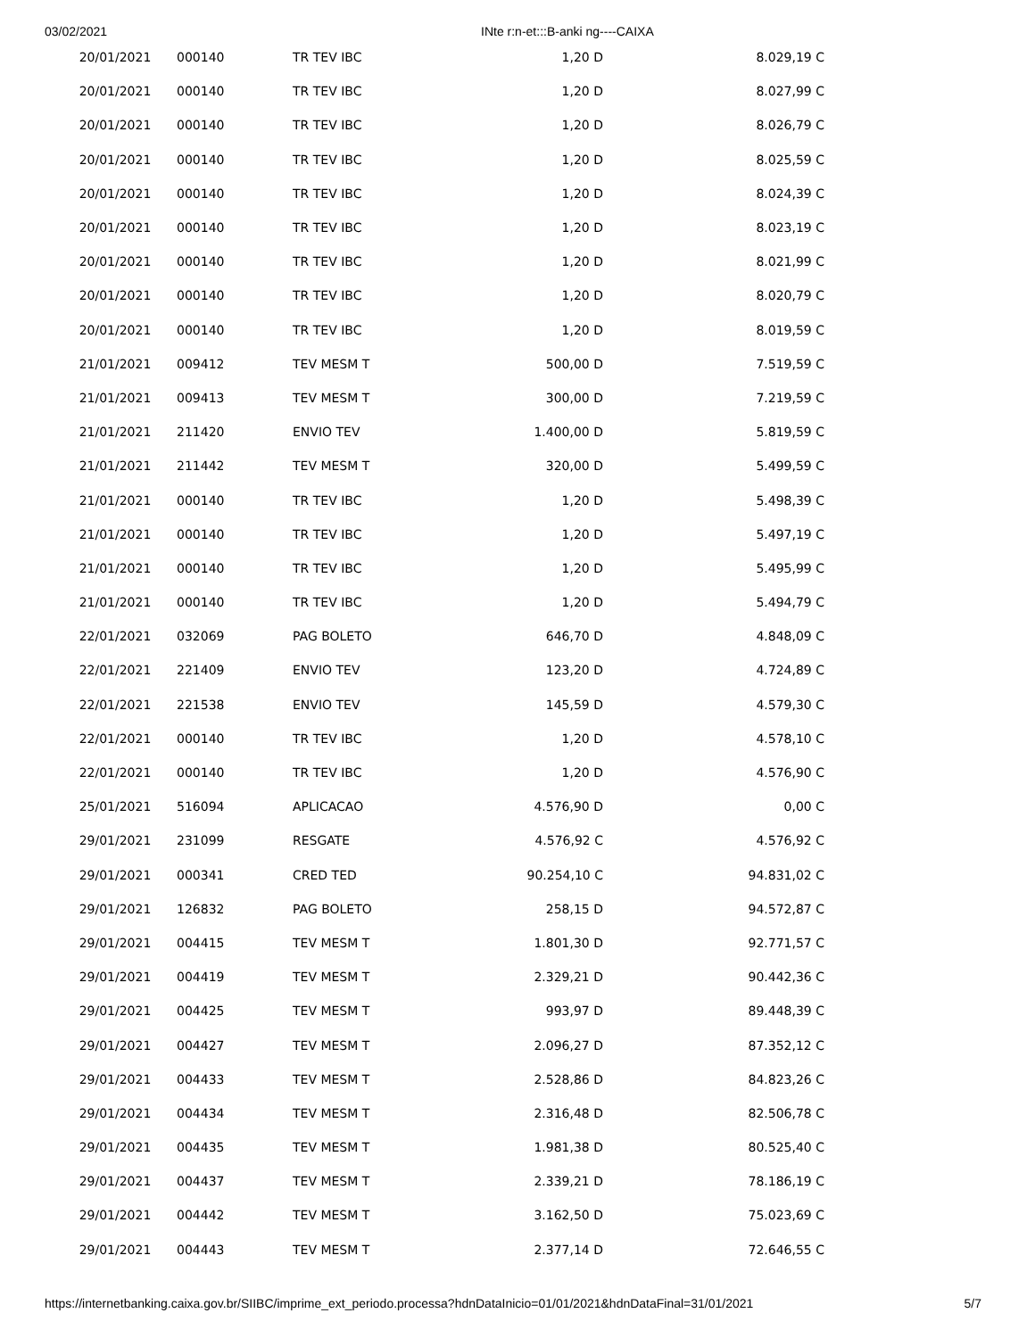03/02/2021 INte r:n-et:::B-anki ng----CAIXA
| 20/01/2021 | 000140 | TR TEV IBC | 1,20 D | 8.029,19 C |
| 20/01/2021 | 000140 | TR TEV IBC | 1,20 D | 8.027,99 C |
| 20/01/2021 | 000140 | TR TEV IBC | 1,20 D | 8.026,79 C |
| 20/01/2021 | 000140 | TR TEV IBC | 1,20 D | 8.025,59 C |
| 20/01/2021 | 000140 | TR TEV IBC | 1,20 D | 8.024,39 C |
| 20/01/2021 | 000140 | TR TEV IBC | 1,20 D | 8.023,19 C |
| 20/01/2021 | 000140 | TR TEV IBC | 1,20 D | 8.021,99 C |
| 20/01/2021 | 000140 | TR TEV IBC | 1,20 D | 8.020,79 C |
| 20/01/2021 | 000140 | TR TEV IBC | 1,20 D | 8.019,59 C |
| 21/01/2021 | 009412 | TEV MESM T | 500,00 D | 7.519,59 C |
| 21/01/2021 | 009413 | TEV MESM T | 300,00 D | 7.219,59 C |
| 21/01/2021 | 211420 | ENVIO TEV | 1.400,00 D | 5.819,59 C |
| 21/01/2021 | 211442 | TEV MESM T | 320,00 D | 5.499,59 C |
| 21/01/2021 | 000140 | TR TEV IBC | 1,20 D | 5.498,39 C |
| 21/01/2021 | 000140 | TR TEV IBC | 1,20 D | 5.497,19 C |
| 21/01/2021 | 000140 | TR TEV IBC | 1,20 D | 5.495,99 C |
| 21/01/2021 | 000140 | TR TEV IBC | 1,20 D | 5.494,79 C |
| 22/01/2021 | 032069 | PAG BOLETO | 646,70 D | 4.848,09 C |
| 22/01/2021 | 221409 | ENVIO TEV | 123,20 D | 4.724,89 C |
| 22/01/2021 | 221538 | ENVIO TEV | 145,59 D | 4.579,30 C |
| 22/01/2021 | 000140 | TR TEV IBC | 1,20 D | 4.578,10 C |
| 22/01/2021 | 000140 | TR TEV IBC | 1,20 D | 4.576,90 C |
| 25/01/2021 | 516094 | APLICACAO | 4.576,90 D | 0,00 C |
| 29/01/2021 | 231099 | RESGATE | 4.576,92 C | 4.576,92 C |
| 29/01/2021 | 000341 | CRED TED | 90.254,10 C | 94.831,02 C |
| 29/01/2021 | 126832 | PAG BOLETO | 258,15 D | 94.572,87 C |
| 29/01/2021 | 004415 | TEV MESM T | 1.801,30 D | 92.771,57 C |
| 29/01/2021 | 004419 | TEV MESM T | 2.329,21 D | 90.442,36 C |
| 29/01/2021 | 004425 | TEV MESM T | 993,97 D | 89.448,39 C |
| 29/01/2021 | 004427 | TEV MESM T | 2.096,27 D | 87.352,12 C |
| 29/01/2021 | 004433 | TEV MESM T | 2.528,86 D | 84.823,26 C |
| 29/01/2021 | 004434 | TEV MESM T | 2.316,48 D | 82.506,78 C |
| 29/01/2021 | 004435 | TEV MESM T | 1.981,38 D | 80.525,40 C |
| 29/01/2021 | 004437 | TEV MESM T | 2.339,21 D | 78.186,19 C |
| 29/01/2021 | 004442 | TEV MESM T | 3.162,50 D | 75.023,69 C |
| 29/01/2021 | 004443 | TEV MESM T | 2.377,14 D | 72.646,55 C |
https://internetbanking.caixa.gov.br/SIIBC/imprime_ext_periodo.processa?hdnDataInicio=01/01/2021&hdnDataFinal=31/01/2021 5/7